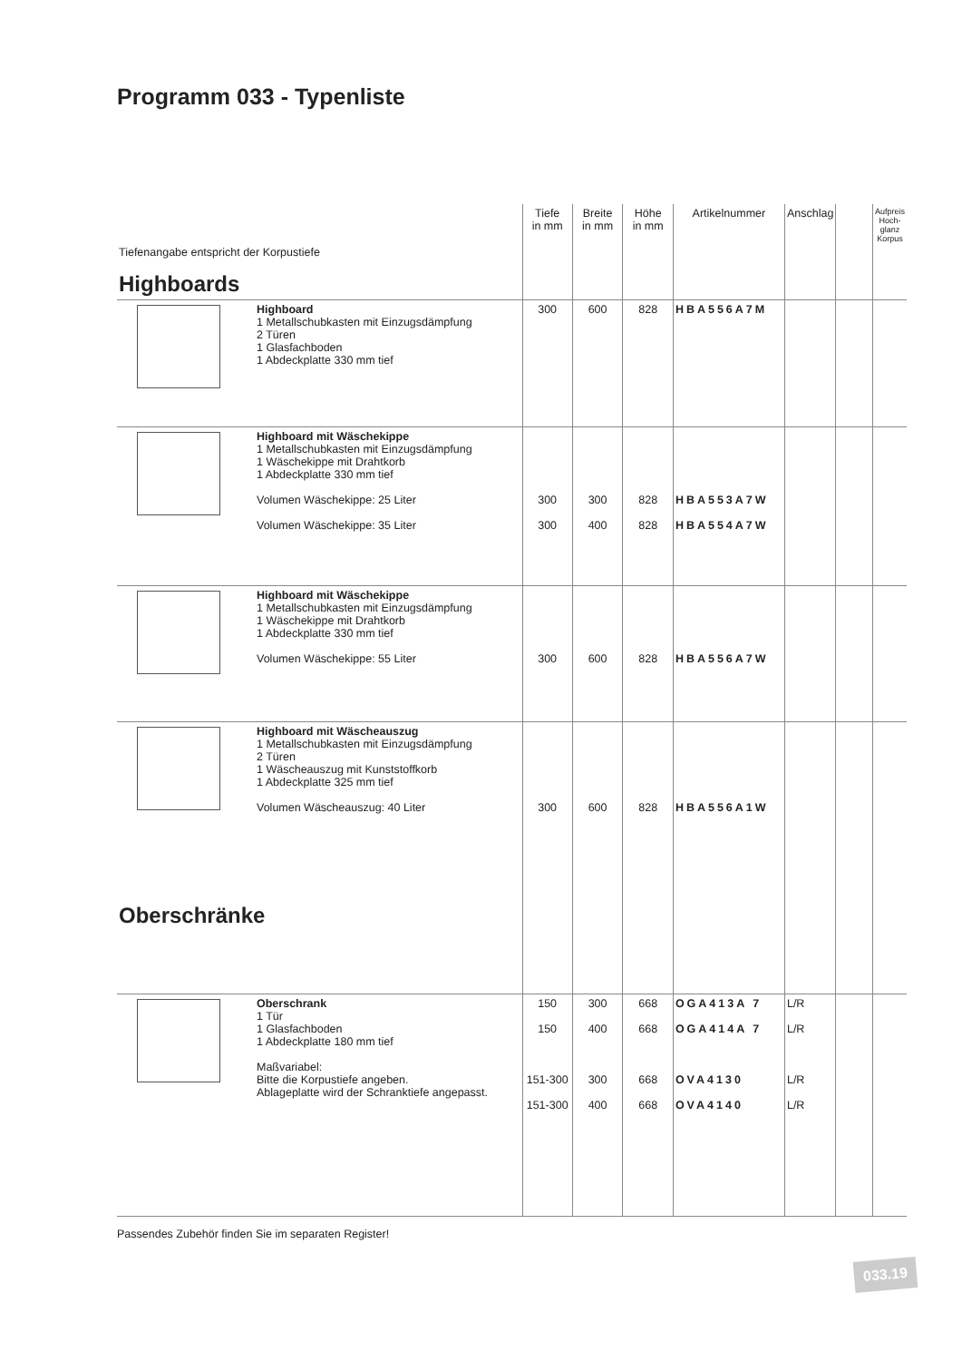Programm 033 - Typenliste
| Tiefenangabe entspricht der Korpustiefe Highboards | Tiefe in mm | Breite in mm | Höhe in mm | Artikelnummer | Anschlag | | Aufpreis Hoch-glanz Korpus |
| Highboard 1 Metallschubkasten mit Einzugsdämpfung 2 Türen 1 Glasfachboden 1 Abdeckplatte 330 mm tief | 300 | 600 | 828 | HBA556A7M | | | |
| Highboard mit Wäschekippe 1 Metallschubkasten mit Einzugsdämpfung 1 Wäschekippe mit Drahtkorb 1 Abdeckplatte 330 mm tief Volumen Wäschekippe: 25 Liter Volumen Wäschekippe: 35 Liter | 300 300 | 300 400 | 828 828 | HBA553A7W HBA554A7W | | | |
| Highboard mit Wäschekippe 1 Metallschubkasten mit Einzugsdämpfung 1 Wäschekippe mit Drahtkorb 1 Abdeckplatte 330 mm tief Volumen Wäschekippe: 55 Liter | 300 | 600 | 828 | HBA556A7W | | | |
| Highboard mit Wäscheauszug 1 Metallschubkasten mit Einzugsdämpfung 2 Türen 1 Wäscheauszug mit Kunststoffkorb 1 Abdeckplatte 325 mm tief Volumen Wäscheauszug: 40 Liter Oberschränke | 300 | 600 | 828 | HBA556A1W | | | |
| Oberschrank 1 Tür 1 Glasfachboden 1 Abdeckplatte 180 mm tief Maßvariabel: Bitte die Korpustiefe angeben. Ablageplatte wird der Schranktiefe angepasst. | 150 150 151-300 151-300 | 300 400 300 400 | 668 668 668 668 | OGA413A 7 OGA414A 7 OVA4130 OVA4140 | L/R L/R L/R L/R | | |
Passendes Zubehör finden Sie im separaten Register!
033.19